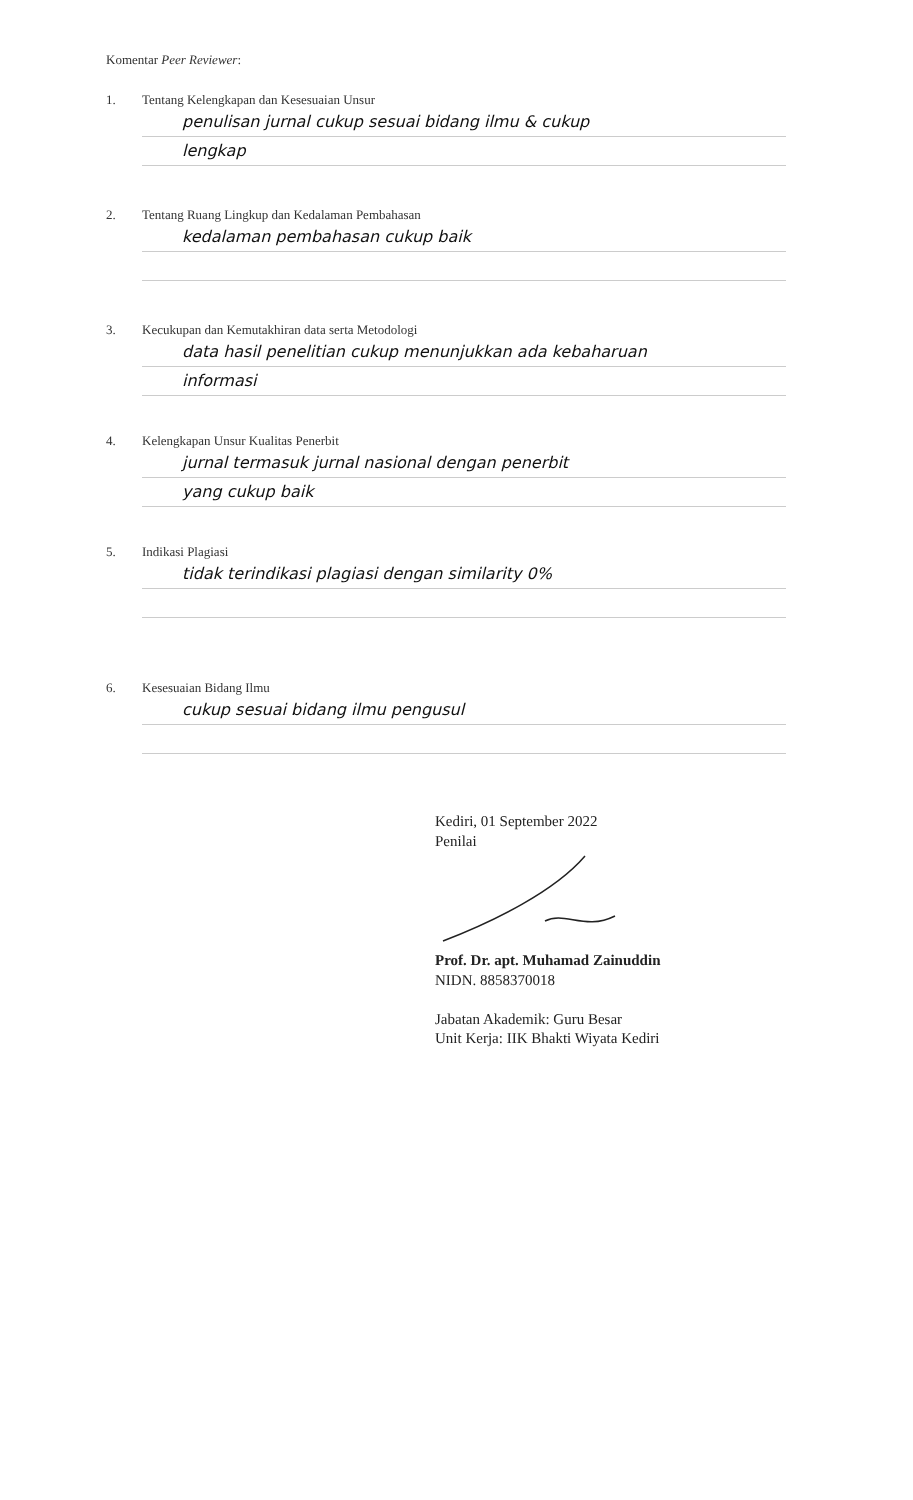Komentar Peer Reviewer:
1. Tentang Kelengkapan dan Kesesuaian Unsur
penulisan jurnal cukup sesuai bidang ilmu & cukup
lengkap
2. Tentang Ruang Lingkup dan Kedalaman Pembahasan
kedalaman pembahasan cukup baik
3. Kecukupan dan Kemutakhiran data serta Metodologi
data hasil penelitian cukup menunjukkan ada kebaharuan
informasi
4. Kelengkapan Unsur Kualitas Penerbit
jurnal termasuk jurnal nasional dengan penerbit
yang cukup baik
5. Indikasi Plagiasi
tidak terindikasi plagiasi dengan similarity 0%
6. Kesesuaian Bidang Ilmu
cukup sesuai bidang ilmu pengusul
Kediri, 01 September 2022
Penilai Prof. Dr. apt. Muhamad Zainuddin
NIDN. 8858370018
Jabatan Akademik: Guru Besar
Unit Kerja: IIK Bhakti Wiyata Kediri